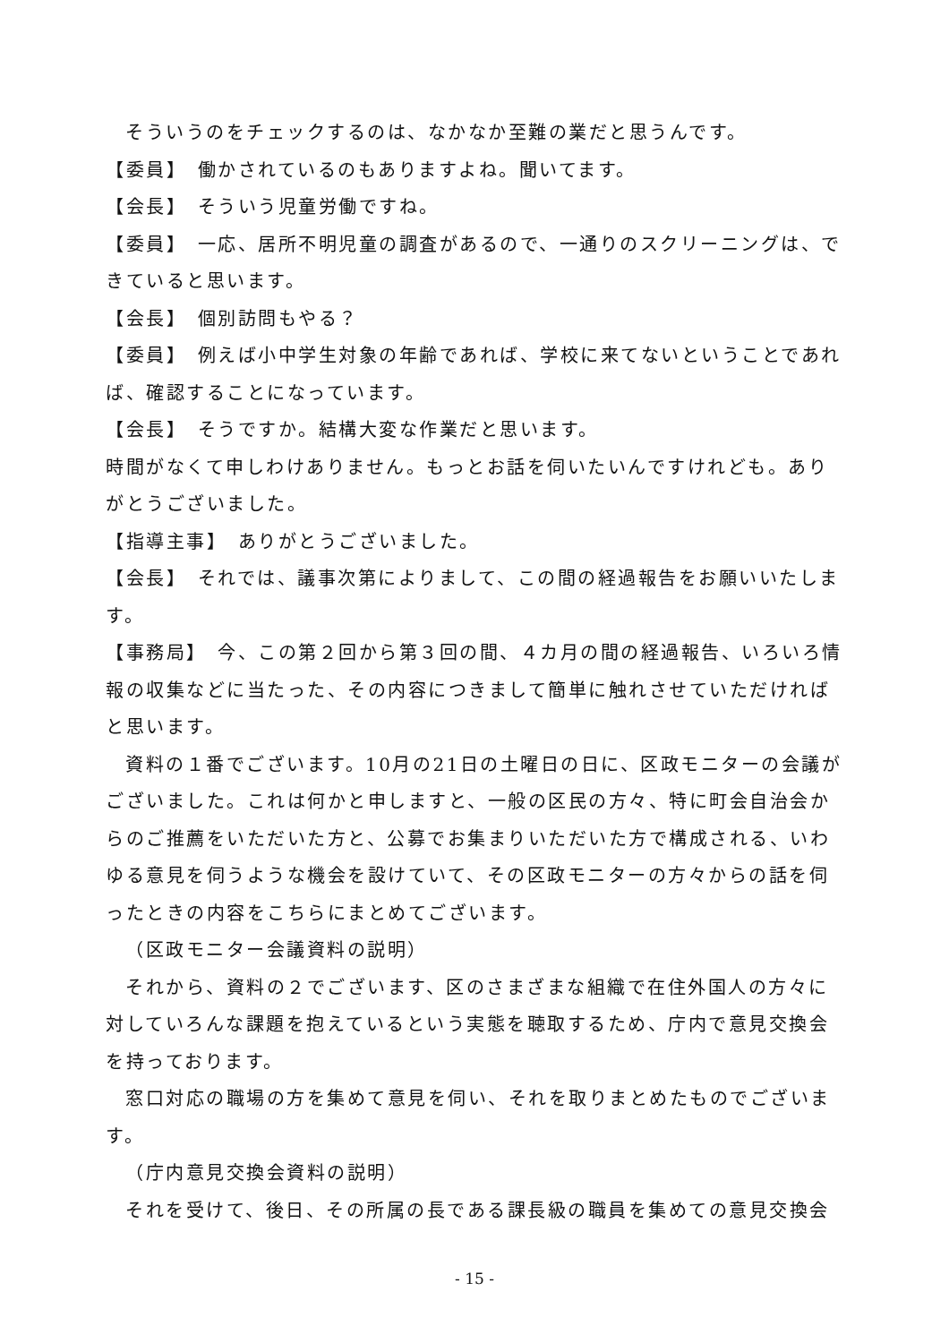そういうのをチェックするのは、なかなか至難の業だと思うんです。
【委員】　働かされているのもありますよね。聞いてます。
【会長】　そういう児童労働ですね。
【委員】　一応、居所不明児童の調査があるので、一通りのスクリーニングは、できていると思います。
【会長】　個別訪問もやる？
【委員】　例えば小中学生対象の年齢であれば、学校に来てないということであれば、確認することになっています。
【会長】　そうですか。結構大変な作業だと思います。
時間がなくて申しわけありません。もっとお話を伺いたいんですけれども。ありがとうございました。
【指導主事】　ありがとうございました。
【会長】　それでは、議事次第によりまして、この間の経過報告をお願いいたします。
【事務局】　今、この第２回から第３回の間、４カ月の間の経過報告、いろいろ情報の収集などに当たった、その内容につきまして簡単に触れさせていただければと思います。
資料の１番でございます。10月の21日の土曜日の日に、区政モニターの会議がございました。これは何かと申しますと、一般の区民の方々、特に町会自治会からのご推薦をいただいた方と、公募でお集まりいただいた方で構成される、いわゆる意見を伺うような機会を設けていて、その区政モニターの方々からの話を伺ったときの内容をこちらにまとめてございます。
（区政モニター会議資料の説明）
それから、資料の２でございます、区のさまざまな組織で在住外国人の方々に対していろんな課題を抱えているという実態を聴取するため、庁内で意見交換会を持っております。
窓口対応の職場の方を集めて意見を伺い、それを取りまとめたものでございます。
（庁内意見交換会資料の説明）
それを受けて、後日、その所属の長である課長級の職員を集めての意見交換会
- 15 -